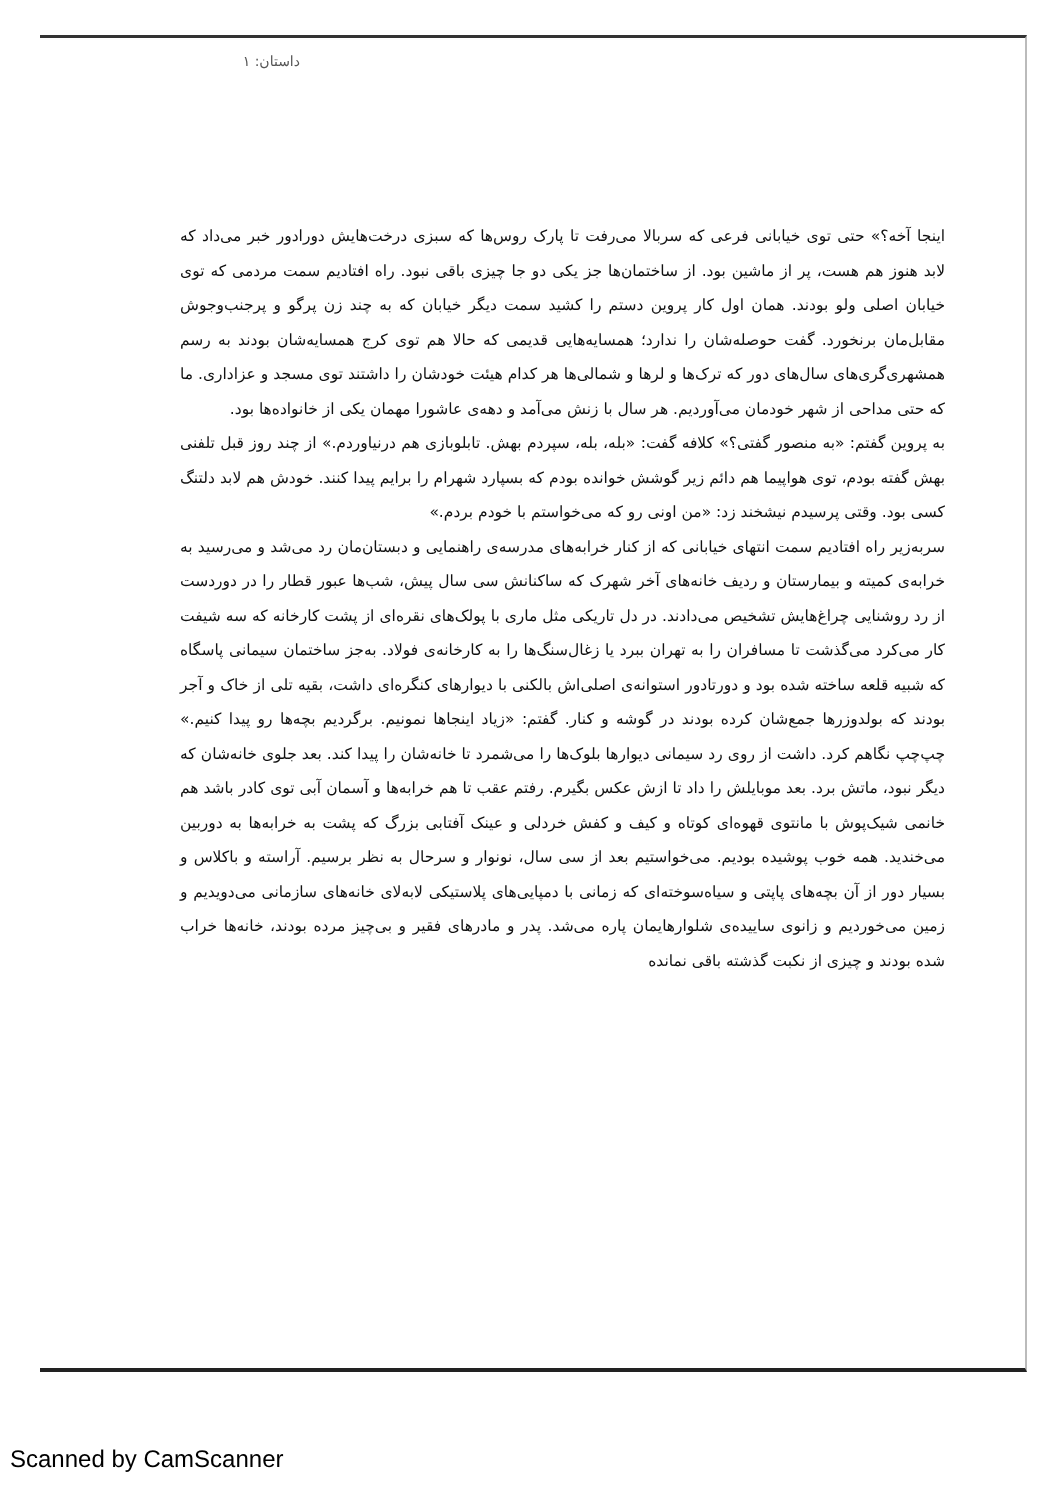داستان: ۱
اینجا آخه؟» حتی توی خیابانی فرعی که سربالا می‌رفت تا پارک روس‌ها که سبزی درخت‌هایش دورادور خبر می‌داد که لابد هنوز هم هست، پر از ماشین بود. از ساختمان‌ها جز یکی دو جا چیزی باقی نبود. راه افتادیم سمت مردمی که توی خیابان اصلی ولو بودند. همان اول کار پروین دستم را کشید سمت دیگر خیابان که به چند زن پرگو و پرجنب‌وجوش مقابل‌مان برنخورد. گفت حوصله‌شان را ندارد؛ همسایه‌هایی قدیمی که حالا هم توی کرج همسایه‌شان بودند به رسم همشهری‌گری‌های سال‌های دور که ترک‌ها و لرها و شمالی‌ها هر کدام هیئت خودشان را داشتند توی مسجد و عزاداری. ما که حتی مداحی از شهر خودمان می‌آوردیم. هر سال با زنش می‌آمد و دهه‌ی عاشورا مهمان یکی از خانواده‌ها بود.
به پروین گفتم: «به منصور گفتی؟» کلافه گفت: «بله، بله، سپردم بهش. تابلوبازی هم درنیاوردم.» از چند روز قبل تلفنی بهش گفته بودم، توی هواپیما هم دائم زیر گوشش خوانده بودم که بسپارد شهرام را برایم پیدا کنند. خودش هم لابد دلتنگ کسی بود. وقتی پرسیدم نیشخند زد: «من اونی رو که می‌خواستم با خودم بردم.»
سربه‌زیر راه افتادیم سمت انتهای خیابانی که از کنار خرابه‌های مدرسه‌ی راهنمایی و دبستان‌مان رد می‌شد و می‌رسید به خرابه‌ی کمیته و بیمارستان و ردیف خانه‌های آخر شهرک که ساکنانش سی سال پیش، شب‌ها عبور قطار را در دوردست از رد روشنایی چراغ‌هایش تشخیص می‌دادند. در دل تاریکی مثل ماری با پولک‌های نقره‌ای از پشت کارخانه که سه شیفت کار می‌کرد می‌گذشت تا مسافران را به تهران ببرد یا زغال‌سنگ‌ها را به کارخانه‌ی فولاد. به‌جز ساختمان سیمانی پاسگاه که شبیه قلعه ساخته شده بود و دورتادور استوانه‌ی اصلی‌اش بالکنی با دیوارهای کنگره‌ای داشت، بقیه تلی از خاک و آجر بودند که بولدوزرها جمع‌شان کرده بودند در گوشه و کنار. گفتم: «زیاد اینجاها نمونیم. برگردیم بچه‌ها رو پیدا کنیم.» چپ‌چپ نگاهم کرد. داشت از روی رد سیمانی دیوارها بلوک‌ها را می‌شمرد تا خانه‌شان را پیدا کند. بعد جلوی خانه‌شان که دیگر نبود، ماتش برد. بعد موبایلش را داد تا ازش عکس بگیرم. رفتم عقب تا هم خرابه‌ها و آسمان آبی توی کادر باشد هم خانمی شیک‌پوش با مانتوی قهوه‌ای کوتاه و کیف و کفش خردلی و عینک آفتابی بزرگ که پشت به خرابه‌ها به دوربین می‌خندید. همه خوب پوشیده بودیم. می‌خواستیم بعد از سی سال، نونوار و سرحال به نظر برسیم. آراسته و باکلاس و بسیار دور از آن بچه‌های پاپتی و سیاه‌سوخته‌ای که زمانی با دمپایی‌های پلاستیکی لابه‌لای خانه‌های سازمانی می‌دویدیم و زمین می‌خوردیم و زانوی ساییده‌ی شلوارهایمان پاره می‌شد. پدر و مادرهای فقیر و بی‌چیز مرده بودند، خانه‌ها خراب شده بودند و چیزی از نکبت گذشته باقی نمانده
Scanned by CamScanner